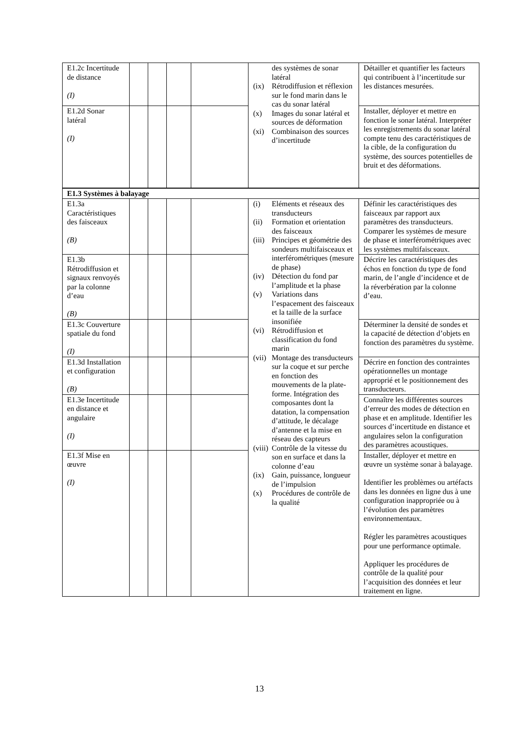| E1.2c Incertitude de distance (I) | | | | | des systèmes de sonar latéral (ix) Rétrodiffusion et réflexion sur le fond marin dans le cas du sonar latéral (x) Images du sonar latéral et sources de déformation (xi) Combinaison des sources d’incertitude | Détailler et quantifier les facteurs qui contribuent à l’incertitude sur les distances mesurées. |
| E1.2d Sonar latéral (I) | | | | | | Installer, déployer et mettre en fonction le sonar latéral. Interpréter les enregistrements du sonar latéral compte tenu des caractéristiques de la cible, de la configuration du système, des sources potentielles de bruit et des déformations. |
| E1.3 Systèmes à balayage | | | | | | |
| E1.3a Caractéristiques des faisceaux (B) | | | | | (i) Eléments et réseaux des transducteurs (ii) Formation et orientation des faisceaux (iii) Principes et géométrie des sondeurs multifaisceaux et interférométriques (mesure de phase) (iv) Détection du fond par l’amplitude et la phase (v) Variations dans l’espacement des faisceaux et la taille de la surface insonifiée (vi) Rétrodiffusion et classification du fond marin (vii) Montage des transducteurs sur la coque et sur perche en fonction des mouvements de la plate-forme. Intégration des composantes dont la datation, la compensation d’attitude, le décalage d’antenne et la mise en réseau des capteurs (viii) Contrôle de la vitesse du son en surface et dans la colonne d’eau (ix) Gain, puissance, longueur de l’impulsion (x) Procédures de contrôle de la qualité | Définir les caractéristiques des faisceaux par rapport aux paramètres des transducteurs. Comparer les systèmes de mesure de phase et interférométriques avec les systèmes multifaisceaux. |
| E1.3b Rétrodiffusion et signaux renvoyés par la colonne d’eau (B) | | | | | | Décrire les caractéristiques des échos en fonction du type de fond marin, de l’angle d’incidence et de la réverbération par la colonne d’eau. |
| E1.3c Couverture spatiale du fond (I) | | | | | | Déterminer la densité de sondes et la capacité de détection d’objets en fonction des paramètres du système. |
| E1.3d Installation et configuration (B) | | | | | | Décrire en fonction des contraintes opérationnelles un montage approprié et le positionnement des transducteurs. |
| E1.3e Incertitude en distance et angulaire (I) | | | | | | Connaître les différentes sources d’erreur des modes de détection en phase et en amplitude. Identifier les sources d’incertitude en distance et angulaires selon la configuration des paramètres acoustiques. |
| E1.3f Mise en œuvre (I) | | | | | | Installer, déployer et mettre en œuvre un système sonar à balayage. Identifier les problèmes ou artéfacts dans les données en ligne dus à une configuration inappropriée ou à l’évolution des paramètres environnementaux. Régler les paramètres acoustiques pour une performance optimale. Appliquer les procédures de contrôle de la qualité pour l’acquisition des données et leur traitement en ligne. |
13